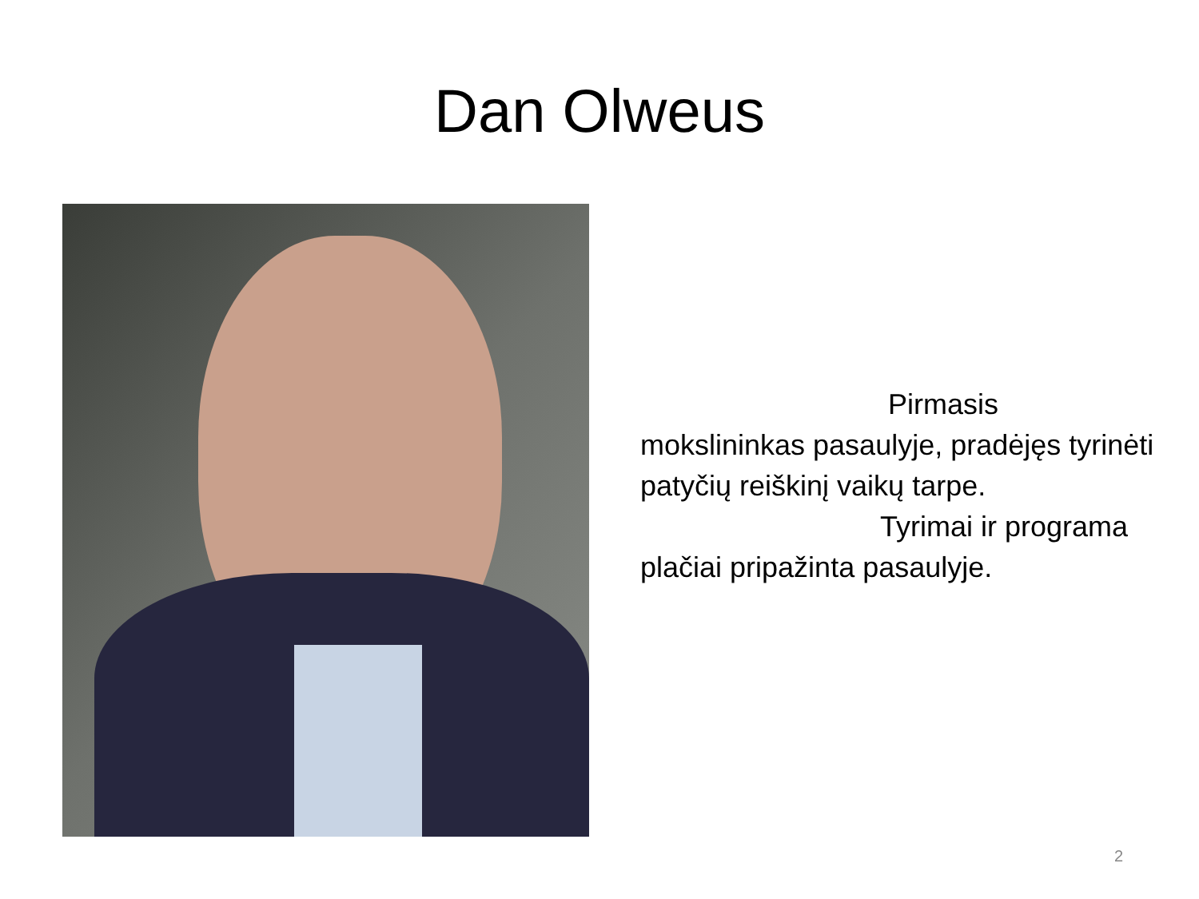Dan Olweus
Pirmasis
mokslininkas pasaulyje, pradėjęs tyrinėti patyčių reiškinį vaikų tarpe.
Tyrimai ir programa plačiai pripažinta pasaulyje.
2